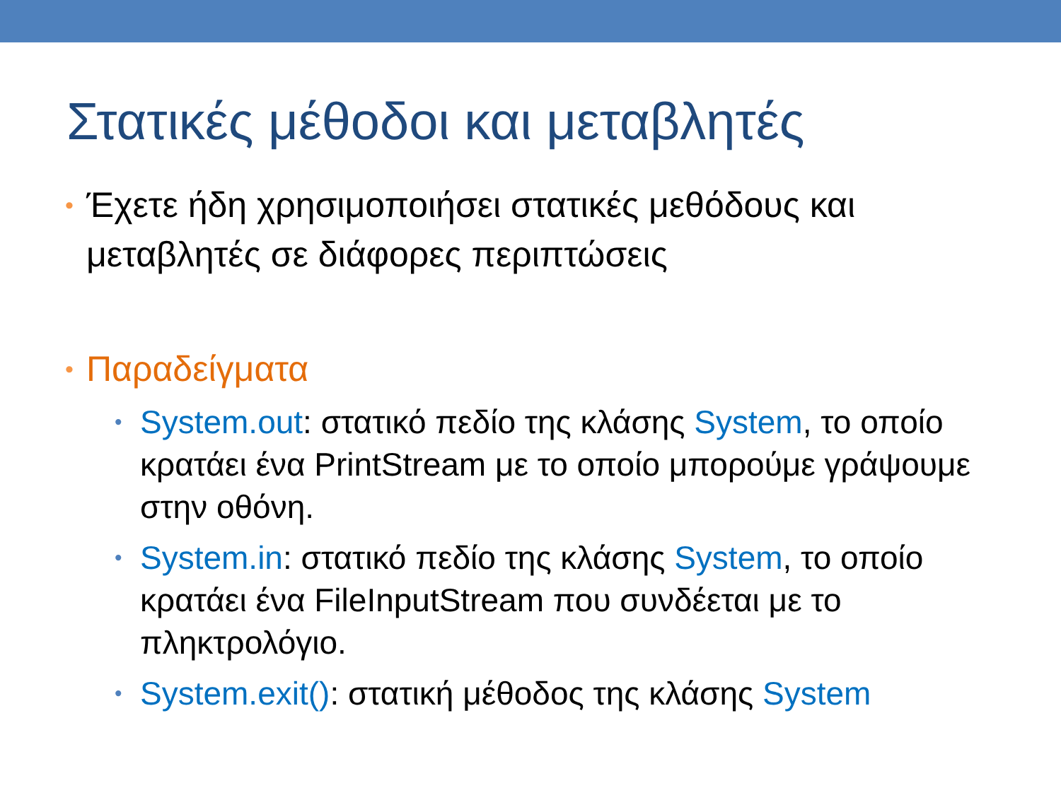Στατικές μέθοδοι και μεταβλητές
• Έχετε ήδη χρησιμοποιήσει στατικές μεθόδους και μεταβλητές σε διάφορες περιπτώσεις
• Παραδείγματα
• System.out: στατικό πεδίο της κλάσης System, το οποίο κρατάει ένα PrintStream με το οποίο μπορούμε γράψουμε στην οθόνη.
• System.in: στατικό πεδίο της κλάσης System, το οποίο κρατάει ένα FileInputStream που συνδέεται με το πληκτρολόγιο.
• System.exit(): στατική μέθοδος της κλάσης System